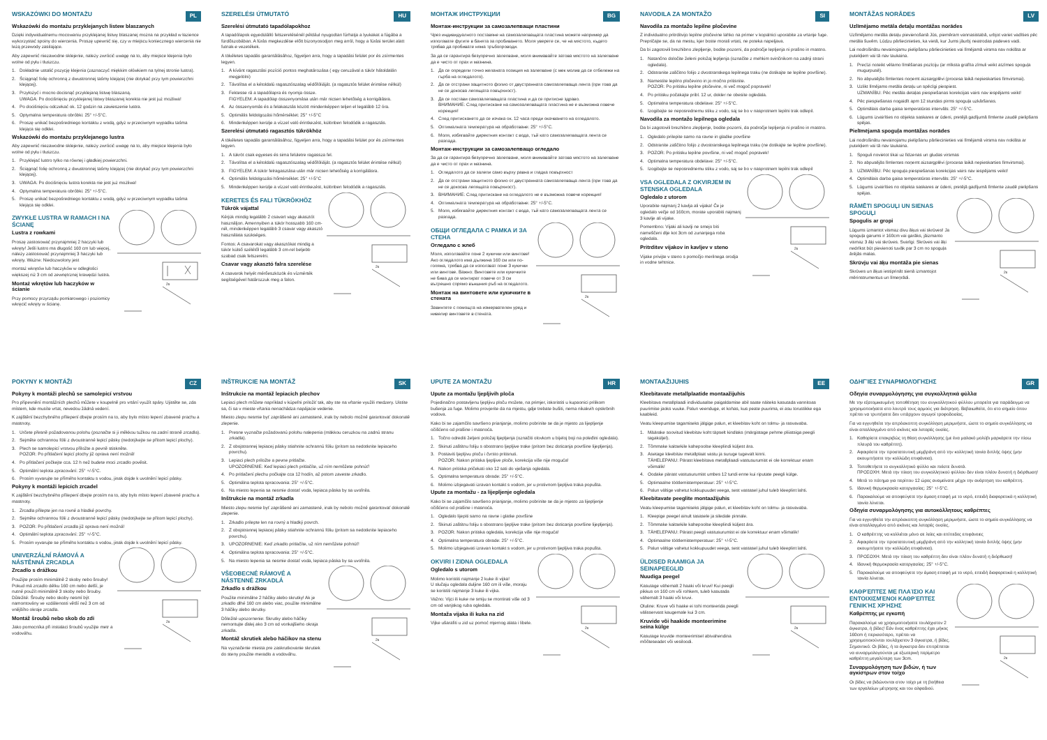WSKAZÓWKI DO MONTAŻU
PL
Wskazówki do montażu przyklejanych listew blaszanych
Dzięki indywidualnemu mocowaniu przyklejanej listwy blaszanej można na przykład w łazience wykorzystać spoiny do wiercenia. Proszę upewnić się, czy w miejscu koniecznego wiercenia nie leżą przewody zasilające.
Aby zapewnić niezawodne sklejenie, należy zwrócić uwagę na to, aby miejsce klejenia było wolne od pyłu i tłuszczu.
1. Dokładnie ustalić pozycję klejenia (zaznaczyć miękkim ołówkiem na tylnej stronie lustra).
2. Ściągnąć folię ochronną z dwustronnej taśmy klejącej (nie dotykać przy tym powierzchni klejącej).
3. Przyłożyć i mocno docisnąć przyklejaną listwę blaszaną.
UWAGA: Po dociśnięciu przyklejanej listwy blaszanej korekta nie jest już możliwa!
4. Po dociśnięciu odczekać ok. 12 godzin na zawieszenie lustra.
5. Optymalna temperatura obróbki: 25° +/-5°C.
6. Proszę unikać bezpośredniego kontaktu z wodą, gdyż w przeciwnym wypadku taśma klejąca się odklei.
Wskazówki do montażu przyklejanego lustra
Aby zapewnić niezawodne sklejenie, należy zwrócić uwagę na to, aby miejsce klejenia było wolne od pyłu i tłuszczu.
1. Przyklejać lustro tylko na równej i gładkiej powierzchni.
2. Ściągnąć folię ochronną z dwustronnej taśmy klejącej (nie dotykać przy tym powierzchni klejącej).
3. UWAGA: Po dociśnięciu lustra korekta nie jest już możliwa!
4. Optymalna temperatura obróbki: 25° +/-5°C.
5. Proszę unikać bezpośredniego kontaktu z wodą, gdyż w przeciwnym wypadku taśma klejąca się odklei.
ZWYKŁE LUSTRA W RAMACH I NA ŚCIANĘ
Lustra z rowkami
Proszę zastosować przynajmniej 2 haczyki lub wkręty! Jeśli lustro ma długość 160 cm lub więcej, należy zastosować przynajmniej 3 haczyki lub wkręty. Ważne: Niedozwolony jest
montaż wkrętów lub haczyków w odległości większej niż 3 cm od zewnętrznej krawędzi lustra.
Montaż wkrętów lub haczyków w ścianie
Przy pomocy przyrządu pomiarowego i poziomicy wkręcić wkręty w ścianę.
2x
SZERELÉSI ÚTMUTATÓ
HU
Szerelési útmutató tapadólapokhoz
A tapadólapok egyedülálló felszerelésénél például nyugodtan fúrhatja a lyukakat a fúgába a fürdőszobában. A fúrás megkezdése előtt bizonyosodjon meg arról, hogy a fúrási terület alatt futnak-e vezetékek.
A tökéletes tapadás garantálásához, figyeljen arra, hogy a tapadási felület por és zsírmentes legyen.
1. A kívánt ragasztási pozíció pontos meghatározása ( egy ceruzával a tükör hátoldalán megjelölni)
2. Távolítsa el a kétoldalú ragasztószalag védőfóliáját. (a ragasztós felület érintése nélkül)
3. Fektesse rá a tapadólapra és nyomja össze.
FIGYELEM: A tapadólap összenyomása után már nicsen lehetőség a korrigálásra.
4. Az összenyomás és a felakasztás között mindenképpen teljen el legalább 12 óra.
5. Optimális feldolgozási hőmérséklet: 25° +/-5°C
6. Mindenképpen kerülje a vízzel való érintkezést, különben felodódik a ragasztás.
Szerelési útmutató ragasztós tükrökhöz
A tökéletes tapadás garantálásához, figyeljen arra, hogy a tapadási felület por és zsírmentes legyen.
1. A tükröt csak egyeses és sima felületre ragassza fel.
2. Távolítsa el a kétoldalú ragasztószalag védőfóliáját. (a ragasztós felület érintése nélkül)
3. FIGYELEM: A tükör felragasztása után már nicsen lehetőség a korrigálásra.
4. Optimális feldolgozási hőmérséklet: 25° +/-5°C
5. Mindenképpen kerülje a vízzel való érintkezést, különben felodódik a ragasztás.
KERETES ÉS FALI TÜKRÖKHÖZ
Tükrök vájattal
Kérjük mindig legalább 2 csavart vagy akasztót használjon. Amennyiben a tükör hosszabb 160 cm-nél, mindenképpen legalább 3 csavar vagy akasztó használata szükséges.
Fontos: A csavarokat vagy akasztókat mindig a tükör külső szélétől legalább 3 cm-rel beljebb szabad csak felszerelni.
Csavar vagy akasztó falra szerelése
A csavarok helyét mérőeszközök és vízmérték segítségével határozzuk meg a falon.
2x
МОНТАЖ ИНСТРУКЦИИ
BG
Монтаж-инструкции за самозалепващи пластини
Чрез индивидуалното поставяне на самозалепващата пластина можете например да използвате фугите в банята за пробиването. Моля уверете се, че на мястото, където трябва да пробивате няма тръбопроводи.
За да се гарантира безупречно залепване, моля внимавайте затова мястото на залепване да е чисто от прах и мазнина.
1. Да се определи точно желаната позиция на залепване (с мек молив да се отбележи на гърба на огледалото).
2. Да се отстрани защитното фолио от двустранната самозалепваща лента (при това да не се докосва лепящата повърхност).
3. Да се постави самозалепващата пластина и да се притисне здраво.
ВНИМАНИЕ: След притискане на самозалепващата пластина не е възможна повече корекция!
4. След притискането да се изчака ок. 12 часа преди окачването на огледалото.
5. Оптималната температура на обработване: 25° +/-5°C.
6. Моля, избягвайте директния контакт с вода, тъй като самозалепващата лента се разпада.
Монтаж-инструкции за самозалепващо огледало
За да се гарантира безупречно залепване, моля внимавайте затова мястото на залепване да е чисто от прах и мазнина.
1. Огледалото да се залепи само върху равна и гладка повърхност
2. Да се отстрани защитното фолио от двустранната самозалепваща лента (при това да не се докосва лепящата повърхност).
3. ВНИМАНИЕ: След притискане на огледалото не е възможна повече корекция!
4. Оптималната температура на обработване: 25° +/-5°C.
5. Моля, избягвайте директния контакт с вода, тъй като самозалепващата лента се разпада.
ОБЩИ ОГЛЕДАЛА С РАМКА И ЗА СТЕНА
Огледало с жлеб
Моля, използвайте поне 2 кукички или винтове! Ако огледалото има дължина 160 см или по-голяма, трябва да се използват поне 3 кукички или винтове. Важно: Винтовете или кукичките не бива да се монтират повече от 3 см вътрешно спрямо външния ръб на огледалото.
Монтаж на винтовете или кукичките в стената
Завинтете с помощта на измервателен уред и нивелир винтовете в стената.
2x
NAVODILA ZA MONTAŽO
SI
Navodila za montažo lepilne pločevine
Z individualno pritrditvijo lepilne pločevine lahko na primer v kopalnici uporabite za vrtanje fuge. Prepričajte se, da na mestu, kjer boste morali vrtati, ne poteka napeljava.
Da bi zagotovili brezhibno zlepljenje, bodite pozorni, da področje lepljenja ni prašno in mastno.
1. Natančno določite želeni položaj lepljenja (označite z mehkim svinčnikom na zadnji strani ogledala).
2. Odstranite zaščitno folijo z dvostranskega lepilnega traku (ne dotikajte se lepilne površine).
3. Namestite lepilno pločevino in jo močno pritisnite.
POZOR: Po pritisku lepilne pločevine, ni več mogoč popravek!
4. Po pritisku počakajte pribl. 12 ur, dokler ne obesite ogledala.
5. Optimalna temperatura obdelave: 25° +/-5°C.
6. Izogibajte se neposrednemu stiku z vodo, saj se bo v nasprotnem lepilni trak odlepil.
Navodila za montažo lepilnega ogledala
Da bi zagotovili brezhibno zlepljenje, bodite pozorni, da področje lepljenja ni prašno in mastno.
1. Ogledalo prilepite samo na ravne in gladke površine
2. Odstranite zaščitno folijo z dvostranskega lepilnega traku (ne dotikajte se lepilne površine).
3. POZOR: Po pritisku lepilne površine, ni več mogoč popravek!
4. Optimalna temperatura obdelave: 25° +/-5°C.
5. Izogibajte se neposrednemu stiku z vodo, saj se bo v nasprotnem lepilni trak odlepil
VSA OGLEDALA Z OKVIRJEM IN STENSKA OGLEDALA
Ogledalo z utorom
Uporabite najmanj 2 kavlja ali vijaka! Če je ogledalo večje od 160cm, morate uporabiti najmanj 3 kavlje ali vijake.
Pomembno: Vijaki ali kavlji ne smejo biti nameščeni dlje kot 3cm od zunanjega roba ogledala.
Pritrditev vijakov in kavljev v steno
Vijake privijte v steno s pomočjo merilnega orodja in vodne tehtnice.
2x
MONTĀŽAS NORĀDES
LV
Uzlīmējamo metāla detaļu montāžas norādes
Uzlīmējamo metāla detaļu pievienošanā Jūs, piemēram vannasistabā, urbjot variet vadīties pēc metāla šuvēm. Lūdzu pārliecinieties, ka vietā, kur Jums jāurbj neatrodas padeves vadi.
Lai nodrošinātu nevainojamu pielipšanu pārliecinieties vai līmējamā virsma nav noklāta ar putekļiem vai tā nav taukaina.
1. Precīzi noteikt vēlamo līmēšanas pozīciju (ar mīksta grafīta zīmuli veikt atzīmes spoguļa mugurpusē).
2. No abpusējās līmlentes noņemt aizsargplēvi (procesa laikā nepieskarties līmvirsmai).
3. Uzlikt līmējamo metāla detaļu un spēcīgi piespiest.
UZMANĪBU: Pēc metāla detaļas piespiešanas korekcijas vairs nav iespējams veikt!
4. Pēc piespiešanas nogaidīt apm 12 stundas pirms spoguļa uzkāršanas.
5. Optimālais darba gaisa temperatūras intervāls: 25° +/-5°C.
6. Lūgums izvairīties no objekta saskares ar ūdeni, pretējā gadījumā līmlente zaudē pielipšans spējas.
Pielīmējamā spoguļa montāžas norādes
Lai nodrošinātu nevainojamu pielipšanu pārliecinieties vai līmējamā virsma nav noklāta ar putekļiem vai tā nav taukaina.
1. Spoguli novietot tikai uz līdzenas un gludas virsmas
2. No abpusējās līmlentes noņemt aizsargplēvi (procesa laikā nepieskarties līmvirsmai).
3. UZMANĪBU: Pēc spoguļa piespiešanas korekcijas vairs nav iespējams veikt!
4. Optimālais darba gaisa temperatūras intervāls: 25° +/-5°C.
5. Lūgums izvairīties no objekta saskares ar ūdeni, pretējā gadījumā līmlente zaudē pielipšans spējas.
RĀMĒTI SPOGUĻI UN SIENAS SPOGUĻI
Spogulis ar gropi
Lūgums izmantot vismaz divu āķus vai skrūves! Ja spoguļa garums ir 160cm vai garāks, jāizmanto vismaz 3 āķi vai skrūves. Svarīgi: Skrūves vai āķi nedrīkst būt pievienoti tuvāk par 3 cm no spoguļa ārējās malas.
Skrūvju vai āķu montāža pie sienas
Skrūves un āķus iestiprināt sienā izmantojot mērinstrumentus un līmeņrādi.
2x
POKYNY K MONTÁŽI
CZ
Pokyny k montáži plechů se samolepicí vrstvou
Pro připevnění montážních plechů můžete v koupelně pro vrtání využít spáry. Ujistěte se, zda místem, kde musíte vrtat, nevedou žádná vedení.
K zajištění bezchybného přilepení dbejte prosím na to, aby bylo místo lepení zbavené prachu a mastnoty.
1. Určete přesně požadovanou polohu (poznačte si ji měkkou tužkou na zadní straně zrcadla).
2. Sejměte ochrannou fólii z dvoustranné lepicí pásky (nedotýkejte se přitom lepicí plochy).
3. Plech se samolepicí vrstvou přiložte a pevně stiskněte.
POZOR: Po přitlačení lepicí plochy již oprava není možná!
4. Po přitlačení počkejte cca. 12 h než budete moci zrcadlo pověsit.
5. Optimální teplota zpracování: 25° +/-5°C.
6. Prosím vyvarujte se přímého kontaktu s vodou, jinak dojde k uvolnění lepicí pásky.
Pokyny k montáži lepicích zrcadel
K zajištění bezchybného přilepení dbejte prosím na to, aby bylo místo lepení zbavené prachu a mastnoty.
1. Zrcadla přilepte jen na rovné a hladké povrchy.
2. Sejměte ochrannou fólii z dvoustranné lepicí pásky (nedotýkejte se přitom lepicí plochy).
3. POZOR: Po přitlačení zrcadla již oprava není možná!
4. Optimální teplota zpracování: 25° +/-5°C.
5. Prosím vyvarujte se přímého kontaktu s vodou, jinak dojde k uvolnění lepicí pásky.
UNIVERZÁLNÍ RÁMOVÁ A NÁSTĚNNÁ ZRCADLA
Zrcadlo s drážkou
Použijte prosím minimálně 2 skoby nebo šrouby! Pokud má zrcadlo délku 160 cm nebo delší, je nutné použít minimálně 3 skoby nebo šrouby. Důležité: Šrouby nebo skoby nesmí být namontovány ve vzdálenosti větší než 3 cm od vnějšího okraje zrcadla.
Montáž šroubů nebo skob do zdi
Jako pomocníka při instalaci šroubů využijte metr a vodováhu.
2x
INŠTRUKCIE NA MONTÁŽ
SK
Inštrukcie na montáž lepiacich plechov
Lepiaci plech môžete napríklad v kúpeľni priložiť tak, aby ste na vŕtanie využili medzery. Uistite sa, či sa v mieste vŕtania nenachádza napájacie vedenie.
Miesto zlepu nesmie byť zaprášené ani zamastené, inak by nebolo možné garantovať dokonalé zlepenie.
1. Presne vyznačte požadovanú polohu nalepenia (mäkkou ceruzkou na zadnú stranu zrkadla).
2. Z obojstrannej lepiacej pásky stiahnite ochrannú fóliu (pritom sa nedotknite lepiaceho povrchu).
3. Lepiaci plech priložte a pevne pritlačte.
UPOZORNENIE: Keď lepiaci plech pritlačíte, už ním nemôžete pohnúť!
4. Po pritlačení plechu počkajte cca 12 hodín, až potom zaveste zrkadlo.
5. Optimálna teplota spracovania: 25° +/-5°C.
6. Na miesto lepenia sa nesmie dostať voda, lepiaca páska by sa uvoľnila.
Inštrukcie na montáž zrkadla
Miesto zlepu nesmie byť zaprášené ani zamastené, inak by nebolo možné garantovať dokonalé zlepenie.
1. Zrkadlo prilepte len na rovný a hladký povrch.
2. Z obojstrannej lepiacej pásky stiahnite ochrannú fóliu (pritom sa nedotknite lepiaceho povrchu).
3. UPOZORNENIE: Keď zrkadlo pritlačíte, už ním nemôžete pohnúť!
4. Optimálna teplota spracovania: 25° +/-5°C.
5. Na miesto lepenia sa nesmie dostať voda, lepiaca páska by sa uvoľnila.
VŠEOBECNÉ RÁMOVÉ A NÁSTENNÉ ZRKADLÁ
Zrkadlo s drážkou
Použite minimálne 2 háčiky alebo skrutky! Ak je zrkadlo dlhé 160 cm alebo viac, použite minimálne 3 háčiky alebo skrutky.
Dôležité upozornenie: Skrutky alebo háčiky nemontujte ďalej ako 3 cm od vonkajšieho okraja zrkadla.
Montáž skrutiek alebo háčikov na stenu
Na vyznačenie miesta pre zaskrutkovanie skrutiek do steny použite meradlo a vodováhu.
2x
UPUTE ZA MONTAŽU
HR
Upute za montažu ljepljivih ploča
Pojedinačno postavljenu ljepljivu ploču možete, na primjer, iskoristiti u kupaonici prilikom bušenja za fuge. Molimo provjerite da na mjestu, gdje trebate bušiti, nema nikakvih opskrbnih vodova.
Kako bi se zajamčilo savršeno prianjanje, molimo pobrinite se da je mjesto za lijepljenje očišćeno od prašine i masnoća.
1. Točno odrediti željeni položaj lijepljenja (označiti olovkom u bijeloj boji na poleđini ogledala).
2. Skinuti zaštitnu foliju s obostrano ljepljive trake (pritom bez doticanja površine lijepljenja).
3. Postaviti ljepljivu ploču i čvrsto pritisnuti.
POZOR: Nakon pritiska ljepljive ploče, korekcija više nije moguća!
4. Nakon pritiska pričekati oko 12 sati do vješanja ogledala.
5. Optimalna temperatura obrade: 25° +/-5°C.
6. Molimo izbjegavati izravan kontakt s vodom, jer u protivnom ljepljiva traka popušta.
Upute za montažu - za lijepljenje ogledala
Kako bi se zajamčilo savršeno prianjanje, molimo pobrinite se da je mjesto za lijepljenje očišćeno od prašine i masnoća.
1. Ogledalo lijepiti samo na ravne i glatke površine
2. Skinuti zaštitnu foliju s obostrano ljepljive trake (pritom bez doticanja površine lijepljenja).
3. POZOR: Nakon pritiska ogledala, korekcija više nije moguća!
4. Optimalna temperatura obrade: 25° +/-5°C.
5. Molimo izbjegavati izravan kontakt s vodom, jer u protivnom ljepljiva traka popušta.
OKVIRI I ZIDNA OGLEDALA
Ogledalo s utorom
Molimo koristiti najmanje 2 kuke ili vijka!
U slučaju ogledala duljine 160 cm ili više, moraju se koristiti najmanje 3 kuke ili vijka.
Važno: Vijci ili kuke ne smiju se montirati više od 3 cm od vanjskog ruba ogledala.
Montaža vijaka ili kuka na zid
Vijke ušarafiti u zid uz pomoć mjernog alata i libele.
2x
MONTAAŽIJUHIS
EE
Kleebitavate metallplaatide montaažijuhis
Kleebitava metallplaadi individuaalse paigaldamise abil saate näiteks kasutada vannitoas puurimise jaoks vuuke. Palun veenduge, et kohas, kus peate puurima, ei asu torustikke ega kaableid.
Veatu kleepumise tagamiseks jälgige palun, et kleebitav koht on tolmu- ja rasvavaba.
1. Määrake soovitud kleebitav koht täpselt kindlaks (märgistage pehme pliiatsiga peegli tagaküljel).
2. Tõmmake kaitsekile kahepoolse kleeplindi küljest ära.
3. Asetage kleebitav metallplaat vastu ja suruge tugevalt kinni.
TÄHELEPANU: Pärast kleebitava metallplaadi vastusurumist ei ole korrektuur enam võimalik!
4. Oodake pärast vastusurumist umbes 12 tundi enne kui riputate peegli külge.
5. Optimaalne töötlemistemperatuur: 25° +/-5°C.
6. Palun vältige vahetut kokkupuudet veega, sest vastasel juhul tuleb kleeplint lahti.
Kleebitavate peeglite montaažijuhis
Veatu kleepumise tagamiseks jälgige palun, et kleebitav koht on tolmu- ja rasvavaba.
1. Kleepige peegel ainult tasasele ja siledale pinnale.
2. Tõmmake kaitsekile kahepoolse kleeplindi küljest ära.
3. TÄHELEPANU: Pärast peegli vastusurumist ei ole korrektuur enam võimalik!
4. Optimaalne töötlemistemperatuur: 25° +/-5°C.
5. Palun vältige vahetut kokkupuudet veega, sest vastasel juhul tuleb kleeplint lahti.
ÜLDISED RAAMIGA JA SEINAPEEGLID
Nuudiga peegel
Kasutage vähemalt 2 haaki või kruvi! Kui peegli pikkus on 160 cm või rohkem, tuleb kasutada vähemalt 3 haaki või kruvi.
Oluline: Kruve või haake ei tohi monteerida peegli välisservast kaugemale kui 3 cm.
Kruvide või haakide monteerimine seina külge
Kasutage kruvide monteerimisel abivahendina mõõteseadet või vesiloodi.
2x
ΟΔΗΓΊΕΣ ΣΥΝΑΡΜΟΛΌΓΗΣΗΣ
GR
Οδηγία συναρμολόγησης για συγκολλητικά φύλλα
Με την εξατομικευμένη τοποθέτηση του συγκολλητικού φύλλου μπορείτε για παράδειγμα να χρησιμοποιήσετε στο λουτρό τους αρμούς για διάτρηση. Βεβαιωθείτε, ότι στο σημείο όπου πρέπει να τρυπήσετε δεν υπάρχουν αγωγοί τροφοδοσίας.
Για να εγγυηθείτε την απρόσκοπτη συγκόλληση μεριμνήστε, ώστε το σημείο συγκόλλησης να είναι απαλλαγμένο από σκόνες και λιπαρές ουσίες.
1. Καθορίστε επακριβώς τη θέση συγκόλλησης (με ένα μαλακό μολύβι μαρκάρετε την πίσω πλευρά του καθρέπτη).
2. Αφαιρέστε την προστατευτική μεμβράνη από την κολλητική ταινία διπλής όψης (μην ακουμπήσετε την κολλώδη επιφάνεια).
3. Τοποθετήστε το συγκολλητικό φύλλο και πιέστε δυνατά.
ΠΡΟΣΟΧΗ: Μετά την πίεση του συγκολλητικού φύλλου δεν είναι πλέον δυνατή η διόρθωση!
4. Μετά το πάτημα για περίπου 12 ώρες αναμείνατε μέχρι την ανάρτηση του καθρέπτη.
5. Ιδανική θερμοκρασία κατεργασίας: 25° +/-5°C.
6. Παρακαλούμε να αποφεύγετε την άμεση επαφή με το νερό, επειδή διαφορετικά η κολλητική ταινία λύνεται.
Οδηγία συναρμολόγησης για αυτοκόλλητους καθρέπτες
Για να εγγυηθείτε την απρόσκοπτη συγκόλληση μεριμνήστε, ώστε το σημείο συγκόλλησης να είναι απαλλαγμένο από σκόνες και λιπαρές ουσίες.
1. Ο καθρέπτης να κολλιέται μόνο σε λείες και επίπεδες επιφάνειες
2. Αφαιρέστε την προστατευτική μεμβράνη από την κολλητική ταινία διπλής όψης (μην ακουμπήσετε την κολλώδη επιφάνεια).
3. ΠΡΟΣΟΧΗ: Μετά την πίεση του καθρέπτη δεν είναι πλέον δυνατή η διόρθωση!
4. Ιδανική θερμοκρασία κατεργασίας: 25° +/-5°C.
5. Παρακαλούμε να αποφεύγετε την άμεση επαφή με το νερό, επειδή διαφορετικά η κολλητική ταινία λύνεται.
ΚΑΘΡΈΠΤΕΣ ΜΕ ΠΛΑΊΣΙΟ ΚΑΙ ΕΝΤΟΙΧΙΣΜΈΝΟΙ ΚΑΘΡΈΠΤΕΣ ΓΕΝΙΚΉΣ ΧΡΉΣΗΣ
Καθρέπτης με εγκοπή
Παρακαλούμε να χρησιμοποιήσετε τουλάχιστον 2 άγκιστρα, ή βίδες! Εάν ένας καθρέπτης έχει μήκος 160cm ή περισσότερο, πρέπει να χρησιμοποιούνται τουλάχιστον 3 άγκιστρα, ή βίδες. Σημαντικό: Οι βίδες, ή τα άγκιστρα δεν επιτρέπεται να συναρμολογούνται με εξωτερική περίμετρο καθρέπτη μεγαλύτερη των 3cm.
Συναρμολόγηση των βιδών, ή των αγκίστρων στον τοίχο
Οι βίδες να βιδώνονται στον τοίχο με τη βοήθεια των εργαλείων μέτρησης και του αλφαδιού.
2x